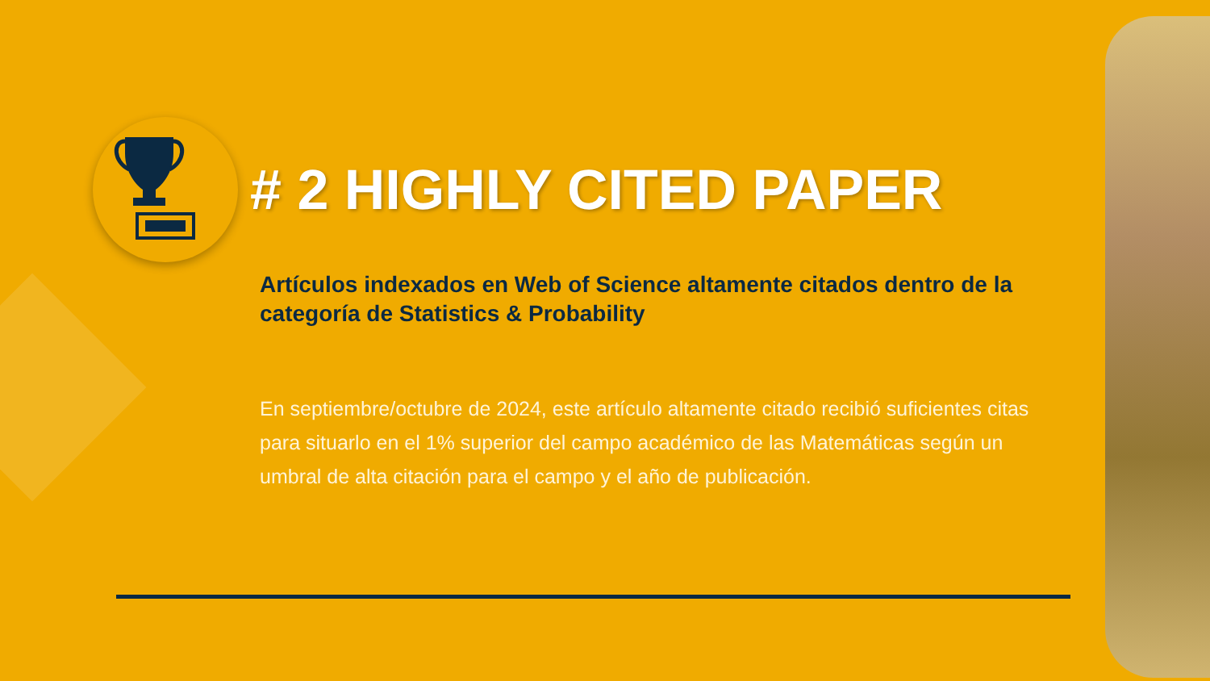# 2 HIGHLY CITED PAPER
Artículos indexados en Web of Science altamente citados dentro de la categoría de Statistics & Probability
En septiembre/octubre de 2024, este artículo altamente citado recibió suficientes citas para situarlo en el 1% superior del campo académico de las Matemáticas según un umbral de alta citación para el campo y el año de publicación.